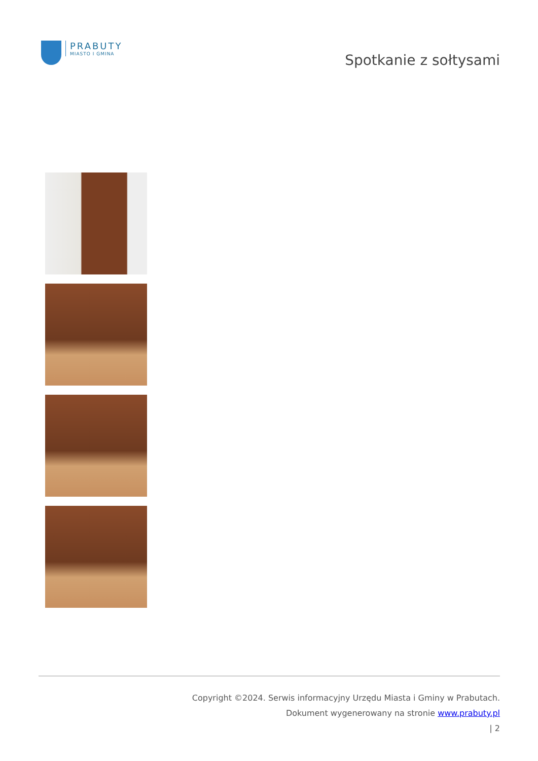PRABUTY
MIASTO I GMINA
Spotkanie z sołtysami
Copyright ©2024. Serwis informacyjny Urzędu Miasta i Gminy w Prabutach.
Dokument wygenerowany na stronie www.prabuty.pl
| 2